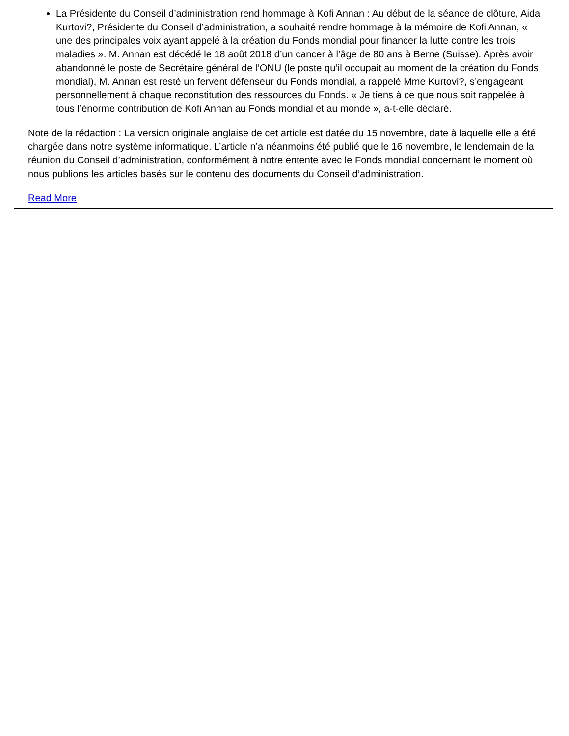La Présidente du Conseil d’administration rend hommage à Kofi Annan : Au début de la séance de clôture, Aida Kurtovi?, Présidente du Conseil d’administration, a souhaité rendre hommage à la mémoire de Kofi Annan, « une des principales voix ayant appelé à la création du Fonds mondial pour financer la lutte contre les trois maladies ». M. Annan est décédé le 18 août 2018 d’un cancer à l’âge de 80 ans à Berne (Suisse). Après avoir abandonné le poste de Secrétaire général de l’ONU (le poste qu’il occupait au moment de la création du Fonds mondial), M. Annan est resté un fervent défenseur du Fonds mondial, a rappelé Mme Kurtovi?, s’engageant personnellement à chaque reconstitution des ressources du Fonds. « Je tiens à ce que nous soit rappelée à tous l’énorme contribution de Kofi Annan au Fonds mondial et au monde », a-t-elle déclaré.
Note de la rédaction : La version originale anglaise de cet article est datée du 15 novembre, date à laquelle elle a été chargée dans notre système informatique. L’article n’a néanmoins été publié que le 16 novembre, le lendemain de la réunion du Conseil d’administration, conformément à notre entente avec le Fonds mondial concernant le moment où nous publions les articles basés sur le contenu des documents du Conseil d’administration.
Read More